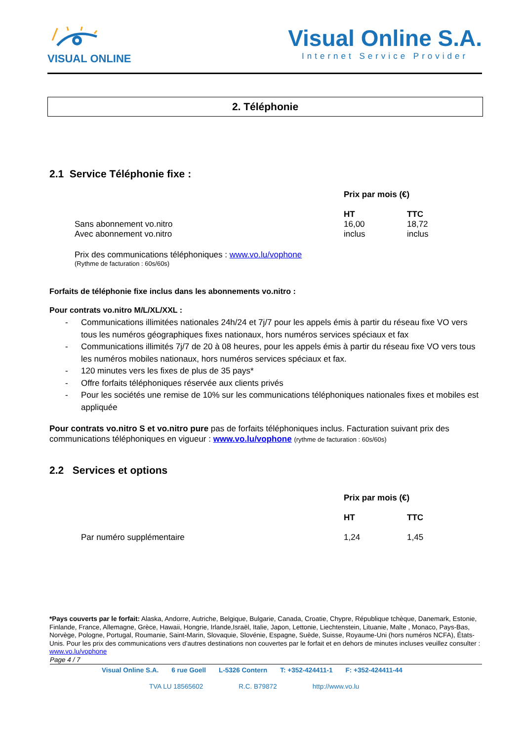VISUAL ONLINE
Visual Online S.A.
Internet Service Provider
2. Téléphonie
2.1 Service Téléphonie fixe :
| | Prix par mois (€) | |
| | HT | TTC |
| Sans abonnement vo.nitro | 16,00 | 18,72 |
| Avec abonnement vo.nitro | inclus | inclus |
Prix des communications téléphoniques : www.vo.lu/vophone
(Rythme de facturation : 60s/60s)
Forfaits de téléphonie fixe inclus dans les abonnements vo.nitro :
Pour contrats vo.nitro M/L/XL/XXL :
- Communications illimitées nationales 24h/24 et 7j/7 pour les appels émis à partir du réseau fixe VO vers tous les numéros géographiques fixes nationaux, hors numéros services spéciaux et fax
- Communications illimités 7j/7 de 20 à 08 heures, pour les appels émis à partir du réseau fixe VO vers tous les numéros mobiles nationaux, hors numéros services spéciaux et fax.
- 120 minutes vers les fixes de plus de 35 pays*
- Offre forfaits téléphoniques réservée aux clients privés
- Pour les sociétés une remise de 10% sur les communications téléphoniques nationales fixes et mobiles est appliquée
Pour contrats vo.nitro S et vo.nitro pure pas de forfaits téléphoniques inclus. Facturation suivant prix des communications téléphoniques en vigueur : www.vo.lu/vophone (rythme de facturation : 60s/60s)
2.2 Services et options
| | Prix par mois (€) | |
| | HT | TTC |
| Par numéro supplémentaire | 1,24 | 1,45 |
*Pays couverts par le forfait: Alaska, Andorre, Autriche, Belgique, Bulgarie, Canada, Croatie, Chypre, République tchèque, Danemark, Estonie, Finlande, France, Allemagne, Grèce, Hawaii, Hongrie, Irlande,Israël, Italie, Japon, Lettonie, Liechtenstein, Lituanie, Malte , Monaco, Pays-Bas, Norvège, Pologne, Portugal, Roumanie, Saint-Marin, Slovaquie, Slovénie, Espagne, Suède, Suisse, Royaume-Uni (hors numéros NCFA), États-Unis. Pour les prix des communications vers d'autres destinations non couvertes par le forfait et en dehors de minutes incluses veuillez consulter : www.vo.lu/vophone
Page 4 / 7
Visual Online S.A. 6 rue Goell L-5326 Contern T: +352-424411-1 F: +352-424411-44
TVA LU 18565602 R.C. B79872 http://www.vo.lu